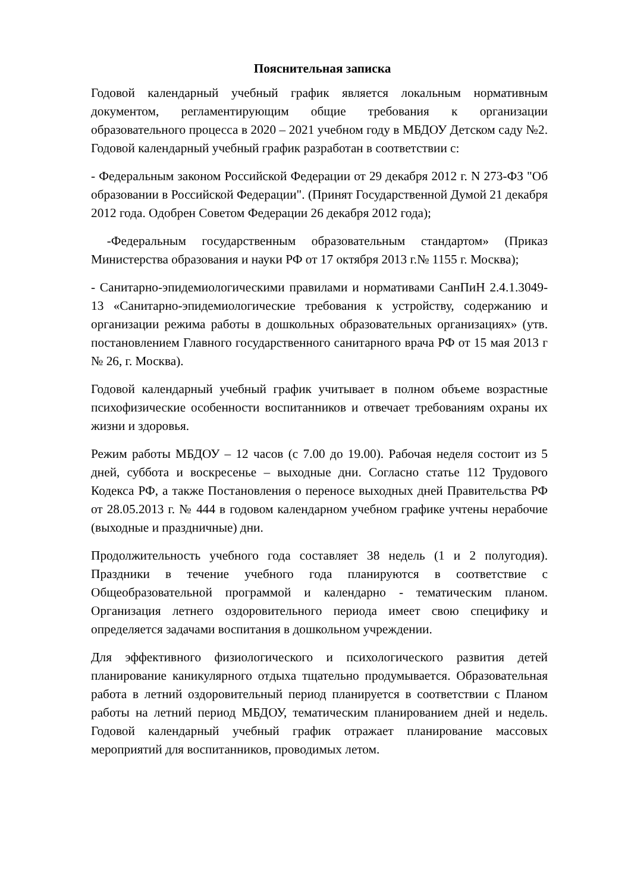Пояснительная записка
Годовой календарный учебный график является локальным нормативным документом, регламентирующим общие требования к организации образовательного процесса в 2020 – 2021 учебном году в МБДОУ Детском саду №2. Годовой календарный учебный график разработан в соответствии с:
- Федеральным законом Российской Федерации от 29 декабря 2012 г. N 273-ФЗ "Об образовании в Российской Федерации". (Принят Государственной Думой 21 декабря 2012 года. Одобрен Советом Федерации 26 декабря 2012 года);
-Федеральным государственным образовательным стандартом» (Приказ Министерства образования и науки РФ от 17 октября 2013 г.№ 1155 г. Москва);
- Санитарно-эпидемиологическими правилами и нормативами СанПиН 2.4.1.3049-13 «Санитарно-эпидемиологические требования к устройству, содержанию и организации режима работы в дошкольных образовательных организациях» (утв. постановлением Главного государственного санитарного врача РФ от 15 мая 2013 г № 26, г. Москва).
Годовой календарный учебный график учитывает в полном объеме возрастные психофизические особенности воспитанников и отвечает требованиям охраны их жизни и здоровья.
Режим работы МБДОУ – 12 часов (с 7.00 до 19.00). Рабочая неделя состоит из 5 дней, суббота и воскресенье – выходные дни. Согласно статье 112 Трудового Кодекса РФ, а также Постановления о переносе выходных дней Правительства РФ от 28.05.2013 г. № 444 в годовом календарном учебном графике учтены нерабочие (выходные и праздничные) дни.
Продолжительность учебного года составляет 38 недель (1 и 2 полугодия). Праздники в течение учебного года планируются в соответствие с Общеобразовательной программой и календарно - тематическим планом. Организация летнего оздоровительного периода имеет свою специфику и определяется задачами воспитания в дошкольном учреждении.
Для эффективного физиологического и психологического развития детей планирование каникулярного отдыха тщательно продумывается. Образовательная работа в летний оздоровительный период планируется в соответствии с Планом работы на летний период МБДОУ, тематическим планированием дней и недель. Годовой календарный учебный график отражает планирование массовых мероприятий для воспитанников, проводимых летом.